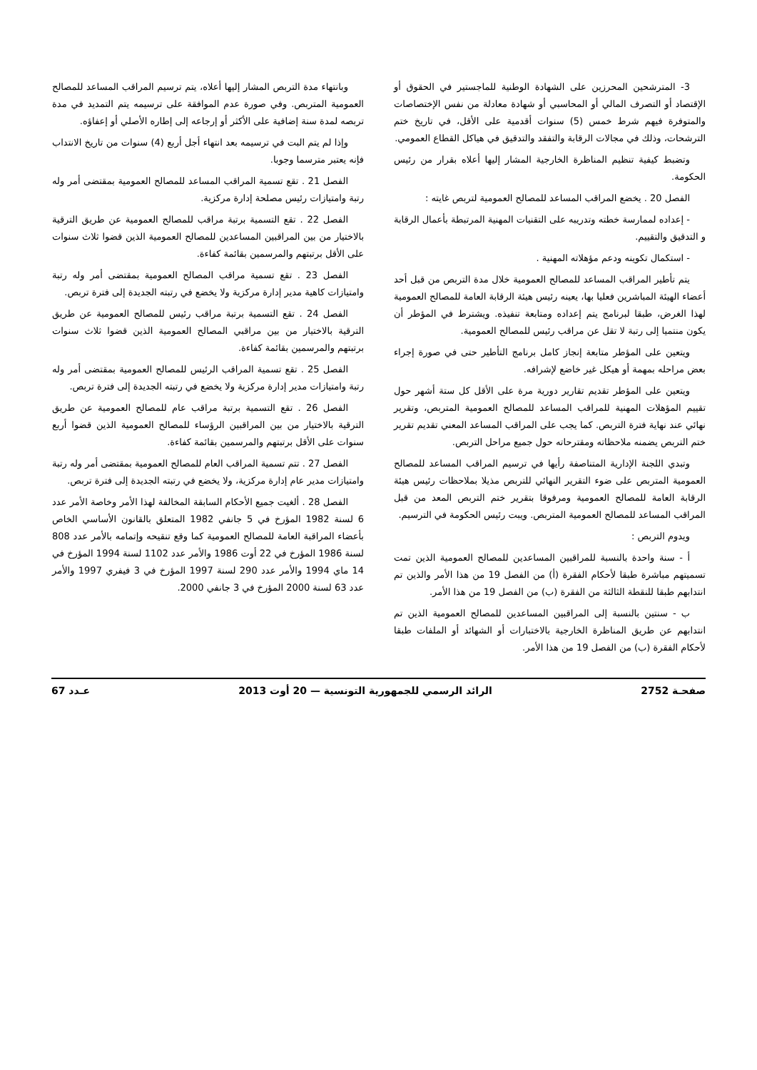3- المترشحين المحرزين على الشهادة الوطنية للماجستير في الحقوق أو الإقتصاد أو التصرف المالي أو المحاسبي أو شهادة معادلة من نفس الإختصاصات والمتوفرة فيهم شرط خمس (5) سنوات أقدمية على الأقل، في تاريخ ختم الترشحات، وذلك في مجالات الرقابة والتفقد والتدقيق في هياكل القطاع العمومي.
وتضبط كيفية تنظيم المناظرة الخارجية المشار إليها أعلاه بقرار من رئيس الحكومة.
الفصل 20 . يخضع المراقب المساعد للمصالح العمومية لتربص غايته :
- إعداده لممارسة خطته وتدريبه على التقنيات المهنية المرتبطة بأعمال الرقابة و التدقيق والتقييم.
- استكمال تكوينه ودعم مؤهلاته المهنية .
يتم تأطير المراقب المساعد للمصالح العمومية خلال مدة التربص من قبل أحد أعضاء الهيئة المباشرين فعليا بها، يعينه رئيس هيئة الرقابة العامة للمصالح العمومية لهذا الغرض، طبقا لبرنامج يتم إعداده ومتابعة تنفيذه. ويشترط في المؤطر أن يكون منتميا إلى رتبة لا تقل عن مراقب رئيس للمصالح العمومية.
ويتعين على المؤطر متابعة إنجاز كامل برنامج التأطير حتى في صورة إجراء بعض مراحله بمهمة أو هيكل غير خاضع لإشرافه.
ويتعين على المؤطر تقديم تقارير دورية مرة على الأقل كل ستة أشهر حول تقييم المؤهلات المهنية للمراقب المساعد للمصالح العمومية المتربص، وتقرير نهائي عند نهاية فترة التربص. كما يجب على المراقب المساعد المعني تقديم تقرير ختم التربص يضمنه ملاحظاته ومقترحاته حول جميع مراحل التربص.
وتبدي اللجنة الإدارية المتناصفة رأيها في ترسيم المراقب المساعد للمصالح العمومية المتربص على ضوء التقرير النهائي للتربص مذيلا بملاحظات رئيس هيئة الرقابة العامة للمصالح العمومية ومرفوقا بتقرير ختم التربص المعد من قبل المراقب المساعد للمصالح العمومية المتربص. ويبت رئيس الحكومة في الترسيم.
ويدوم التربص :
أ - سنة واحدة بالنسبة للمراقبين المساعدين للمصالح العمومية الذين تمت تسميتهم مباشرة طبقا لأحكام الفقرة (أ) من الفصل 19 من هذا الأمر والذين تم انتدابهم طبقا للنقطة الثالثة من الفقرة (ب) من الفصل 19 من هذا الأمر.
ب - سنتين بالنسبة إلى المراقبين المساعدين للمصالح العمومية الذين تم انتدابهم عن طريق المناظرة الخارجية بالاختبارات أو الشهائد أو الملفات طبقا لأحكام الفقرة (ب) من الفصل 19 من هذا الأمر.
وبانتهاء مدة التربص المشار إليها أعلاه، يتم ترسيم المراقب المساعد للمصالح العمومية المتربص. وفي صورة عدم الموافقة على ترسيمه يتم التمديد في مدة تربصه لمدة سنة إضافية على الأكثر أو إرجاعه إلى إطاره الأصلي أو إعفاؤه.
وإذا لم يتم البت في ترسيمه بعد انتهاء أجل أربع (4) سنوات من تاريخ الانتداب فإنه يعتبر مترسما وجوبا.
الفصل 21 . تقع تسمية المراقب المساعد للمصالح العمومية بمقتضى أمر وله رتبة وامتيازات رئيس مصلحة إدارة مركزية.
الفصل 22 . تقع التسمية برتبة مراقب للمصالح العمومية عن طريق الترقية بالاختيار من بين المراقبين المساعدين للمصالح العمومية الذين قضوا ثلاث سنوات على الأقل برتبتهم والمرسمين بقائمة كفاءة.
الفصل 23 . تقع تسمية مراقب المصالح العمومية بمقتضى أمر وله رتبة وامتيازات كاهية مدير إدارة مركزية ولا يخضع في رتبته الجديدة إلى فترة تربص.
الفصل 24 . تقع التسمية برتبة مراقب رئيس للمصالح العمومية عن طريق الترقية بالاختيار من بين مراقبي المصالح العمومية الذين قضوا ثلاث سنوات برتبتهم والمرسمين بقائمة كفاءة.
الفصل 25 . تقع تسمية المراقب الرئيس للمصالح العمومية بمقتضى أمر وله رتبة وامتيازات مدير إدارة مركزية ولا يخضع في رتبته الجديدة إلى فترة تربص.
الفصل 26 . تقع التسمية برتبة مراقب عام للمصالح العمومية عن طريق الترقية بالاختيار من بين المراقبين الرؤساء للمصالح العمومية الذين قضوا أربع سنوات على الأقل برتبتهم والمرسمين بقائمة كفاءة.
الفصل 27 . تتم تسمية المراقب العام للمصالح العمومية بمقتضى أمر وله رتبة وامتيازات مدير عام إدارة مركزية، ولا يخضع في رتبته الجديدة إلى فترة تربص.
الفصل 28 . ألغيت جميع الأحكام السابقة المخالفة لهذا الأمر وخاصة الأمر عدد 6 لسنة 1982 المؤرخ في 5 جانفي 1982 المتعلق بالقانون الأساسي الخاص بأعضاء المراقبة العامة للمصالح العمومية كما وقع تنقيحه وإتمامه بالأمر عدد 808 لسنة 1986 المؤرخ في 22 أوت 1986 والأمر عدد 1102 لسنة 1994 المؤرخ في 14 ماي 1994 والأمر عدد 290 لسنة 1997 المؤرخ في 3 فيفري 1997 والأمر عدد 63 لسنة 2000 المؤرخ في 3 جانفي 2000.
صفحـة 2752 الرائد الرسمي للجمهورية التونسية — 20 أوت 2013 عـدد 67